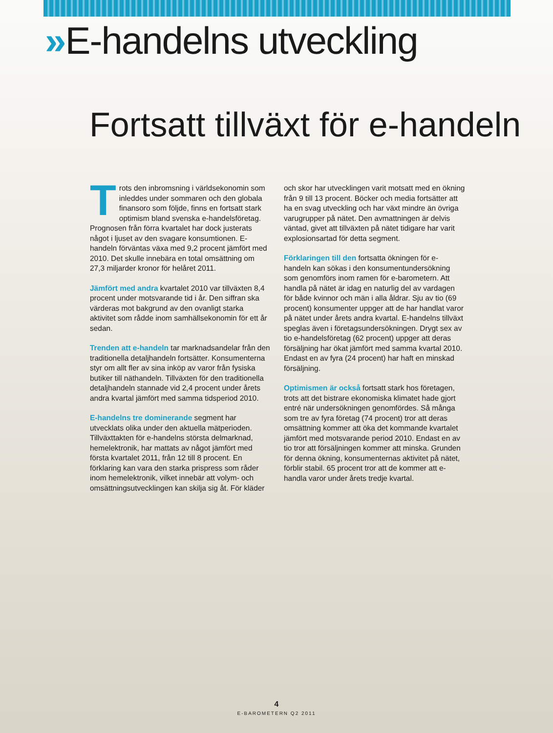»E-handelns utveckling
Fortsatt tillväxt för e-handeln
Trots den inbromsning i världsekonomin som inleddes under sommaren och den globala finansoro som följde, finns en fortsatt stark optimism bland svenska e-handelsföretag. Prognosen från förra kvartalet har dock justerats något i ljuset av den svagare konsumtionen. E-handeln förväntas växa med 9,2 procent jämfört med 2010. Det skulle innebära en total omsättning om 27,3 miljarder kronor för helåret 2011.
Jämfört med andra kvartalet 2010 var tillväxten 8,4 procent under motsvarande tid i år. Den siffran ska värderas mot bakgrund av den ovanligt starka aktivitet som rådde inom samhällsekonomin för ett år sedan.
Trenden att e-handeln tar marknadsandelar från den traditionella detaljhandeln fortsätter. Konsumenterna styr om allt fler av sina inköp av varor från fysiska butiker till näthandeln. Tillväxten för den traditionella detaljhandeln stannade vid 2,4 procent under årets andra kvartal jämfört med samma tidsperiod 2010.
E-handelns tre dominerande segment har utvecklats olika under den aktuella mätperioden. Tillväxttakten för e-handelns största delmarknad, hemelektronik, har mattats av något jämfört med första kvartalet 2011, från 12 till 8 procent. En förklaring kan vara den starka prispress som råder inom hemelektronik, vilket innebär att volym- och omsättningsutvecklingen kan skilja sig åt. För kläder och skor har utvecklingen varit motsatt med en ökning från 9 till 13 procent. Böcker och media fortsätter att ha en svag utveckling och har växt mindre än övriga varugrupper på nätet. Den avmattningen är delvis väntad, givet att tillväxten på nätet tidigare har varit explosionsartad för detta segment.
Förklaringen till den fortsatta ökningen för e-handeln kan sökas i den konsumentundersökning som genomförs inom ramen för e-barometern. Att handla på nätet är idag en naturlig del av vardagen för både kvinnor och män i alla åldrar. Sju av tio (69 procent) konsumenter uppger att de har handlat varor på nätet under årets andra kvartal. E-handelns tillväxt speglas även i företagsundersökningen. Drygt sex av tio e-handelsföretag (62 procent) uppger att deras försäljning har ökat jämfört med samma kvartal 2010. Endast en av fyra (24 procent) har haft en minskad försäljning.
Optimismen är också fortsatt stark hos företagen, trots att det bistrare ekonomiska klimatet hade gjort entré när undersökningen genomfördes. Så många som tre av fyra företag (74 procent) tror att deras omsättning kommer att öka det kommande kvartalet jämfört med motsvarande period 2010. Endast en av tio tror att försäljningen kommer att minska. Grunden för denna ökning, konsumenternas aktivitet på nätet, förblir stabil. 65 procent tror att de kommer att e-handla varor under årets tredje kvartal.
4
E-BAROMETERN Q2 2011